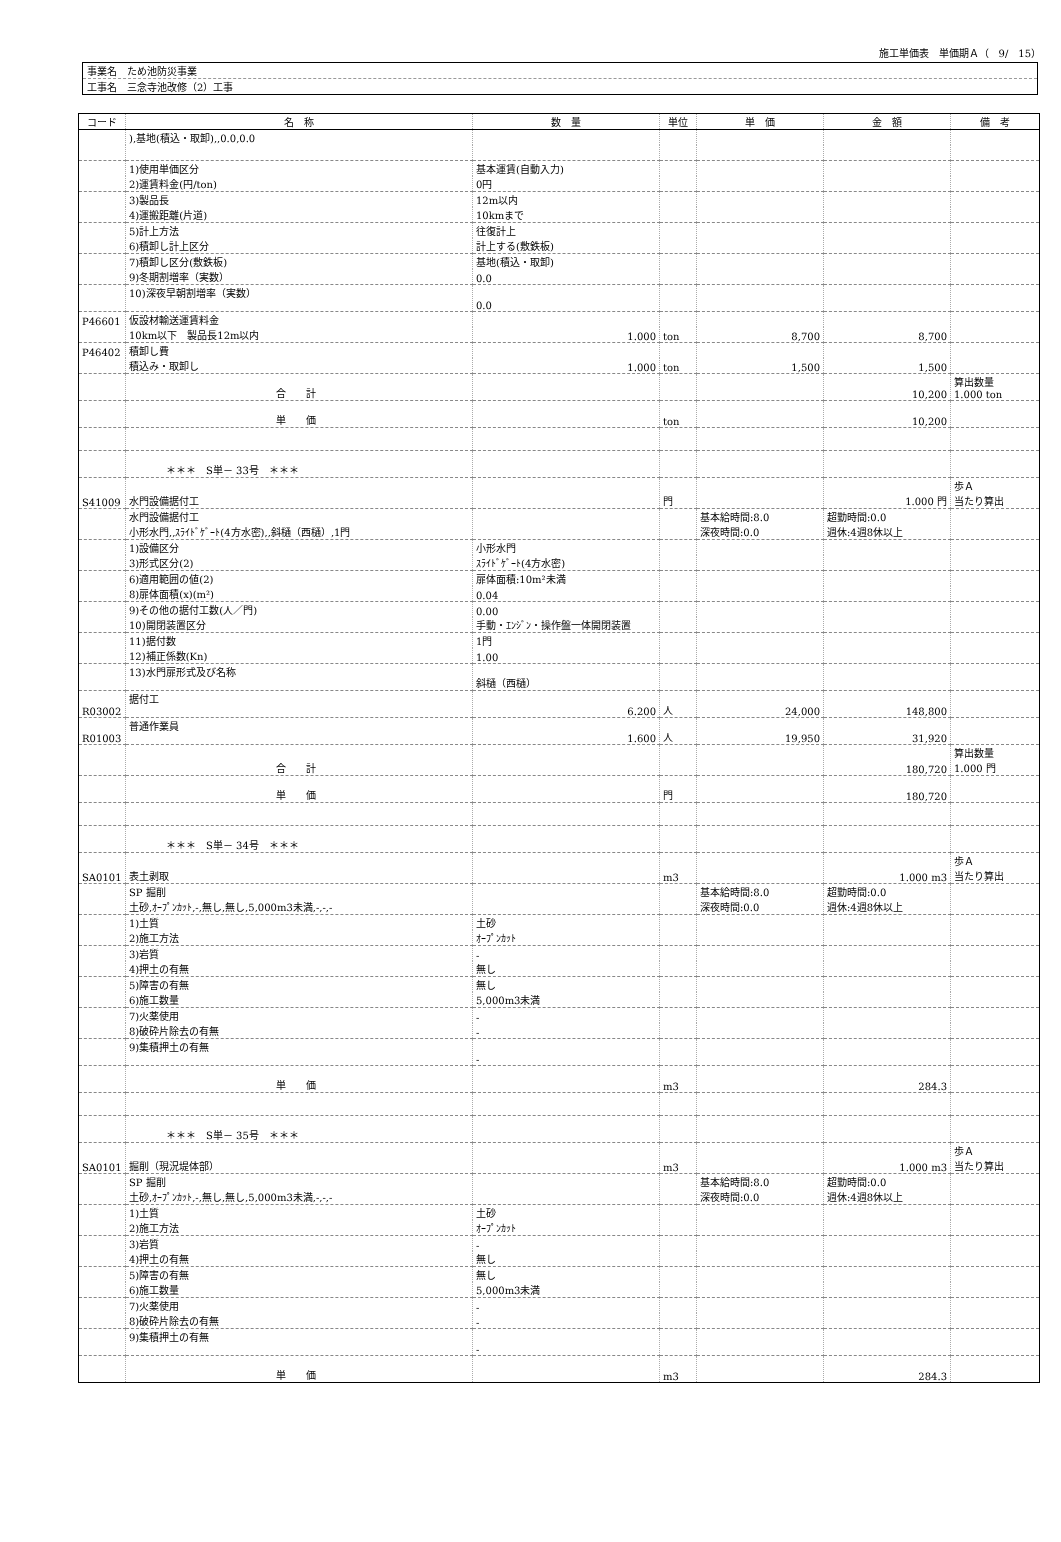施工単価表　単価期Ａ（　9/　15）
| 事業名 ため池防災事業 |
| 工事名 三念寺池改修（2）工事 |
| コード | 名 称 | 数 量 | 単位 | 単 価 | 金 額 | 備 考 |
| --- | --- | --- | --- | --- | --- | --- |
| | ),基地(積込・取卸),,0.0,0.0 | | | | | |
| | 1)使用単価区分 | 基本運賃(自動入力) | | | | |
| | 2)運賃料金(円/ton) | 0円 | | | | |
| | 3)製品長 | 12m以内 | | | | |
| | 4)運搬距離(片道) | 10kmまで | | | | |
| | 5)計上方法 | 往復計上 | | | | |
| | 6)積卸し計上区分 | 計上する(敷鉄板) | | | | |
| | 7)積卸し区分(敷鉄板) | 基地(積込・取卸) | | | | |
| | 9)冬期割増率（実数） | 0.0 | | | | |
| | 10)深夜早朝割増率（実数） | 0.0 | | | | |
| P46601 | 仮設材輸送運賃料金 | | | | | |
| | 10km以下 製品長12m以内 | 1.000 | ton | 8,700 | 8,700 | |
| P46402 | 積卸し費 | | | | | |
| | 積込み・取卸し | 1.000 | ton | 1,500 | 1,500 | |
| | 合 計 | | | | 10,200 | 算出数量 1.000 ton |
| | 単 価 | | ton | | 10,200 | |
| | ＊＊＊ S単－ 33号 ＊＊＊ | | | | | |
| S41009 | 水門設備据付工 | | 門 | | 1.000 門 | 歩Ａ 当たり算出 |
| | 水門設備据付工 小形水門,,ｽﾗｲﾄﾞｹﾞｰﾄ(4方水密),,斜樋（西樋）,1門 | | | 基本給時間:8.0 深夜時間:0.0 | 超勤時間:0.0 週休:4週8休以上 | |
| | 1)設備区分 | 小形水門 | | | | |
| | 3)形式区分(2) | ｽﾗｲﾄﾞｹﾞｰﾄ(4方水密) | | | | |
| | 6)適用範囲の値(2) | 扉体面積:10m²未満 | | | | |
| | 8)扉体面積(x)(m²) | 0.04 | | | | |
| | 9)その他の据付工数(人／門) | 0.00 | | | | |
| | 10)開閉装置区分 | 手動・ｴﾝｼﾞﾝ・操作盤一体開閉装置 | | | | |
| | 11)据付数 | 1門 | | | | |
| | 12)補正係数(Kn) | 1.00 | | | | |
| | 13)水門扉形式及び名称 | 斜樋（西樋） | | | | |
| R03002 | 据付工 | 6.200 | 人 | 24,000 | 148,800 | |
| R01003 | 普通作業員 | 1.600 | 人 | 19,950 | 31,920 | |
| | 合 計 | | | | 180,720 | 算出数量 1.000 門 |
| | 単 価 | | 門 | | 180,720 | |
| | ＊＊＊ S単－ 34号 ＊＊＊ | | | | | |
| SA0101 | 表土剥取 | | m3 | | 1.000 m3 | 歩Ａ 当たり算出 |
| | SP 掘削 土砂,ｵｰﾌﾟﾝｶｯﾄ,-,無し,無し,5,000m3未満,-,-,- | | | 基本給時間:8.0 深夜時間:0.0 | 超勤時間:0.0 週休:4週8休以上 | |
| | 1)土質 | 土砂 | | | | |
| | 2)施工方法 | ｵｰﾌﾟﾝｶｯﾄ | | | | |
| | 3)岩質 | - | | | | |
| | 4)押土の有無 | 無し | | | | |
| | 5)障害の有無 | 無し | | | | |
| | 6)施工数量 | 5,000m3未満 | | | | |
| | 7)火薬使用 | - | | | | |
| | 8)破砕片除去の有無 | - | | | | |
| | 9)集積押土の有無 | - | | | | |
| | 単 価 | | m3 | | 284.3 | |
| | ＊＊＊ S単－ 35号 ＊＊＊ | | | | | |
| SA0101 | 掘削（現況堤体部） | | m3 | | 1.000 m3 | 歩Ａ 当たり算出 |
| | SP 掘削 土砂,ｵｰﾌﾟﾝｶｯﾄ,-,無し,無し,5,000m3未満,-,-,- | | | 基本給時間:8.0 深夜時間:0.0 | 超勤時間:0.0 週休:4週8休以上 | |
| | 1)土質 | 土砂 | | | | |
| | 2)施工方法 | ｵｰﾌﾟﾝｶｯﾄ | | | | |
| | 3)岩質 | - | | | | |
| | 4)押土の有無 | 無し | | | | |
| | 5)障害の有無 | 無し | | | | |
| | 6)施工数量 | 5,000m3未満 | | | | |
| | 7)火薬使用 | - | | | | |
| | 8)破砕片除去の有無 | - | | | | |
| | 9)集積押土の有無 | - | | | | |
| | 単 価 | | m3 | | 284.3 | |